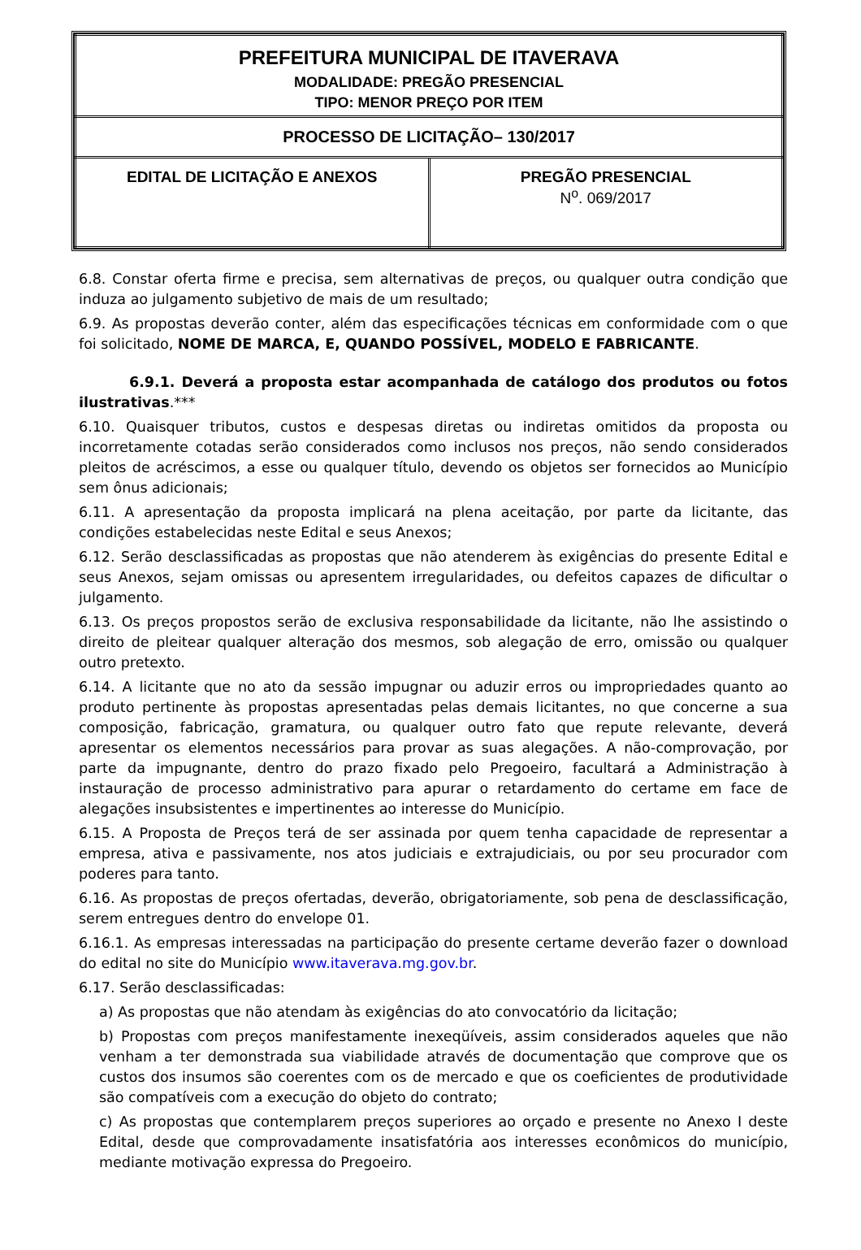| PREFEITURA MUNICIPAL DE ITAVERAVA MODALIDADE: PREGÃO PRESENCIAL TIPO: MENOR PREÇO POR ITEM | |
| PROCESSO DE LICITAÇÃO– 130/2017 | |
| EDITAL DE LICITAÇÃO E ANEXOS | PREGÃO PRESENCIAL N<sup>o</sup>. 069/2017 |
6.8. Constar oferta firme e precisa, sem alternativas de preços, ou qualquer outra condição que induza ao julgamento subjetivo de mais de um resultado;
6.9. As propostas deverão conter, além das especificações técnicas em conformidade com o que foi solicitado, NOME DE MARCA, E, QUANDO POSSÍVEL, MODELO E FABRICANTE.
6.9.1. Deverá a proposta estar acompanhada de catálogo dos produtos ou fotos ilustrativas.***
6.10. Quaisquer tributos, custos e despesas diretas ou indiretas omitidos da proposta ou incorretamente cotadas serão considerados como inclusos nos preços, não sendo considerados pleitos de acréscimos, a esse ou qualquer título, devendo os objetos ser fornecidos ao Município sem ônus adicionais;
6.11. A apresentação da proposta implicará na plena aceitação, por parte da licitante, das condições estabelecidas neste Edital e seus Anexos;
6.12. Serão desclassificadas as propostas que não atenderem às exigências do presente Edital e seus Anexos, sejam omissas ou apresentem irregularidades, ou defeitos capazes de dificultar o julgamento.
6.13. Os preços propostos serão de exclusiva responsabilidade da licitante, não lhe assistindo o direito de pleitear qualquer alteração dos mesmos, sob alegação de erro, omissão ou qualquer outro pretexto.
6.14. A licitante que no ato da sessão impugnar ou aduzir erros ou impropriedades quanto ao produto pertinente às propostas apresentadas pelas demais licitantes, no que concerne a sua composição, fabricação, gramatura, ou qualquer outro fato que repute relevante, deverá apresentar os elementos necessários para provar as suas alegações. A não-comprovação, por parte da impugnante, dentro do prazo fixado pelo Pregoeiro, facultará a Administração à instauração de processo administrativo para apurar o retardamento do certame em face de alegações insubsistentes e impertinentes ao interesse do Município.
6.15. A Proposta de Preços terá de ser assinada por quem tenha capacidade de representar a empresa, ativa e passivamente, nos atos judiciais e extrajudiciais, ou por seu procurador com poderes para tanto.
6.16. As propostas de preços ofertadas, deverão, obrigatoriamente, sob pena de desclassificação, serem entregues dentro do envelope 01.
6.16.1. As empresas interessadas na participação do presente certame deverão fazer o download do edital no site do Município www.itaverava.mg.gov.br.
6.17. Serão desclassificadas:
a) As propostas que não atendam às exigências do ato convocatório da licitação;
b) Propostas com preços manifestamente inexeqüíveis, assim considerados aqueles que não venham a ter demonstrada sua viabilidade através de documentação que comprove que os custos dos insumos são coerentes com os de mercado e que os coeficientes de produtividade são compatíveis com a execução do objeto do contrato;
c) As propostas que contemplarem preços superiores ao orçado e presente no Anexo I deste Edital, desde que comprovadamente insatisfatória aos interesses econômicos do município, mediante motivação expressa do Pregoeiro.